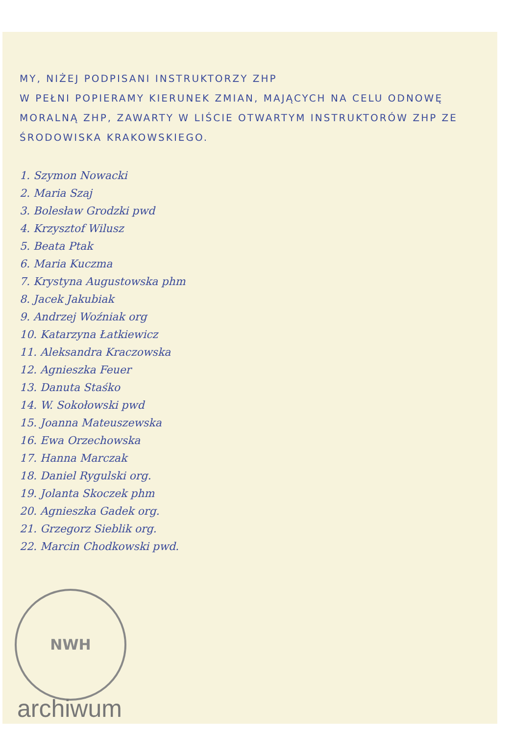MY, NIŻEJ PODPISANI INSTRUKTORZY ZHP
W PEŁNI POPIERAMY KIERUNEK ZMIAN, MAJĄCYCH NA CELU ODNOWĘ MORALNĄ ZHP, ZAWARTY W LIŚCIE OTWARTYM INSTRUKTORÓW ZHP ZE ŚRODOWISKA KRAKOWSKIEGO.
1. Szymon Nowacki
2. Maria Szaj
3. Bolesław Grodzki pwd
4. Krzysztof Wilusz
5. Beata Ptak
6. Maria Kuczma
7. Krystyna Augustowska phm
8. Jacek Jakubiak
9. Andrzej Woźniak org
10. Katarzyna Łatkiewicz
11. Aleksandra Kraczowska
12. Agnieszka Feuer
13. Danuta Staśko
14. W. Sokołowski pwd
15. Joanna Mateuszewska
16. Ewa Orzechowska
17. Hanna Marczak
18. Daniel Rygulski org.
19. Jolanta Skoczek phm
20. Agnieszka Gadek org.
21. Grzegorz Sieblik org.
22. Marcin Chodkowski pwd.
NWH
archiwum